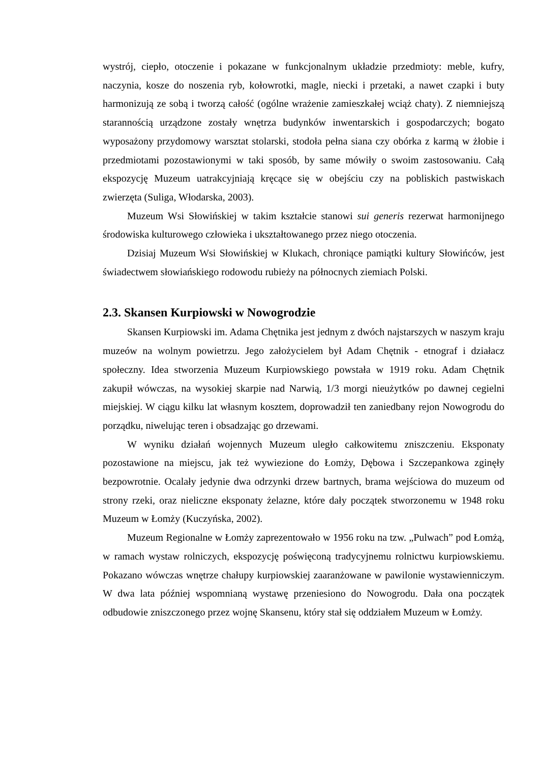wystrój, ciepło, otoczenie i pokazane w funkcjonalnym układzie przedmioty: meble, kufry, naczynia, kosze do noszenia ryb, kołowrotki, magle, niecki i przetaki, a nawet czapki i buty harmonizują ze sobą i tworzą całość (ogólne wrażenie zamieszkałej wciąż chaty). Z niemniejszą starannością urządzone zostały wnętrza budynków inwentarskich i gospodarczych; bogato wyposażony przydomowy warsztat stolarski, stodoła pełna siana czy obórka z karmą w żłobie i przedmiotami pozostawionymi w taki sposób, by same mówiły o swoim zastosowaniu. Całą ekspozycję Muzeum uatrakcyjniają kręcące się w obejściu czy na pobliskich pastwiskach zwierzęta (Suliga, Włodarska, 2003).
Muzeum Wsi Słowińskiej w takim kształcie stanowi sui generis rezerwat harmonijnego środowiska kulturowego człowieka i ukształtowanego przez niego otoczenia.
Dzisiaj Muzeum Wsi Słowińskiej w Klukach, chroniące pamiątki kultury Słowińców, jest świadectwem słowiańskiego rodowodu rubieży na północnych ziemiach Polski.
2.3. Skansen Kurpiowski w Nowogrodzie
Skansen Kurpiowski im. Adama Chętnika jest jednym z dwóch najstarszych w naszym kraju muzeów na wolnym powietrzu. Jego założycielem był Adam Chętnik - etnograf i działacz społeczny. Idea stworzenia Muzeum Kurpiowskiego powstała w 1919 roku. Adam Chętnik zakupił wówczas, na wysokiej skarpie nad Narwią, 1/3 morgi nieużytków po dawnej cegielni miejskiej. W ciągu kilku lat własnym kosztem, doprowadził ten zaniedbany rejon Nowogrodu do porządku, niwelując teren i obsadzając go drzewami.
W wyniku działań wojennych Muzeum uległo całkowitemu zniszczeniu. Eksponaty pozostawione na miejscu, jak też wywiezione do Łomży, Dębowa i Szczepankowa zginęły bezpowrotnie. Ocalały jedynie dwa odrzynki drzew bartnych, brama wejściowa do muzeum od strony rzeki, oraz nieliczne eksponaty żelazne, które dały początek stworzonemu w 1948 roku Muzeum w Łomży (Kuczyńska, 2002).
Muzeum Regionalne w Łomży zaprezentowało w 1956 roku na tzw. „Pulwach” pod Łomżą, w ramach wystaw rolniczych, ekspozycję poświęconą tradycyjnemu rolnictwu kurpiowskiemu. Pokazano wówczas wnętrze chałupy kurpiowskiej zaaranżowane w pawilonie wystawienniczym. W dwa lata później wspomnianą wystawę przeniesiono do Nowogrodu. Dała ona początek odbudowie zniszczonego przez wojnę Skansenu, który stał się oddziałem Muzeum w Łomży.